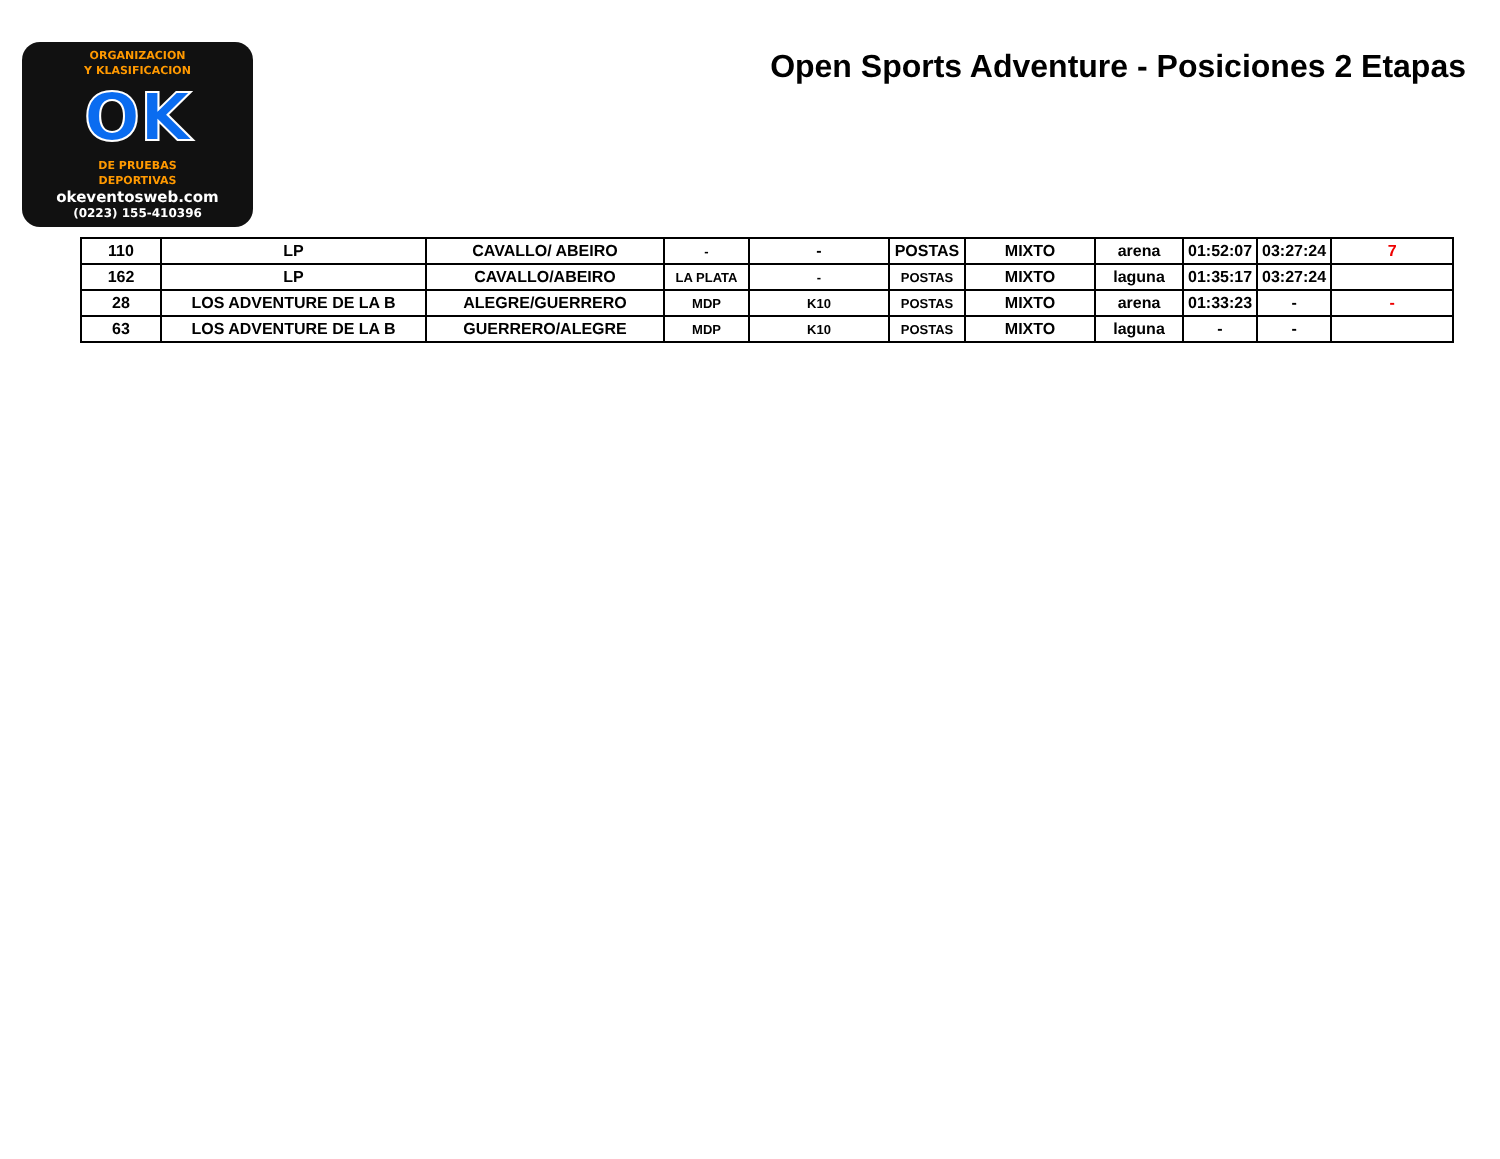ORGANIZACION
Y KLASIFICACION
OK
DE PRUEBAS
DEPORTIVAS
okeventosweb.com
(0223) 155-410396
Open Sports Adventure - Posiciones 2 Etapas
| 110 | LP | CAVALLO/ ABEIRO | - | - | POSTAS | MIXTO | arena | 01:52:07 | 03:27:24 | 7 |
| 162 | LP | CAVALLO/ABEIRO | LA PLATA | - | POSTAS | MIXTO | laguna | 01:35:17 | 03:27:24 | |
| 28 | LOS ADVENTURE DE LA B | ALEGRE/GUERRERO | MDP | K10 | POSTAS | MIXTO | arena | 01:33:23 | - | - |
| 63 | LOS ADVENTURE DE LA B | GUERRERO/ALEGRE | MDP | K10 | POSTAS | MIXTO | laguna | - | - | |